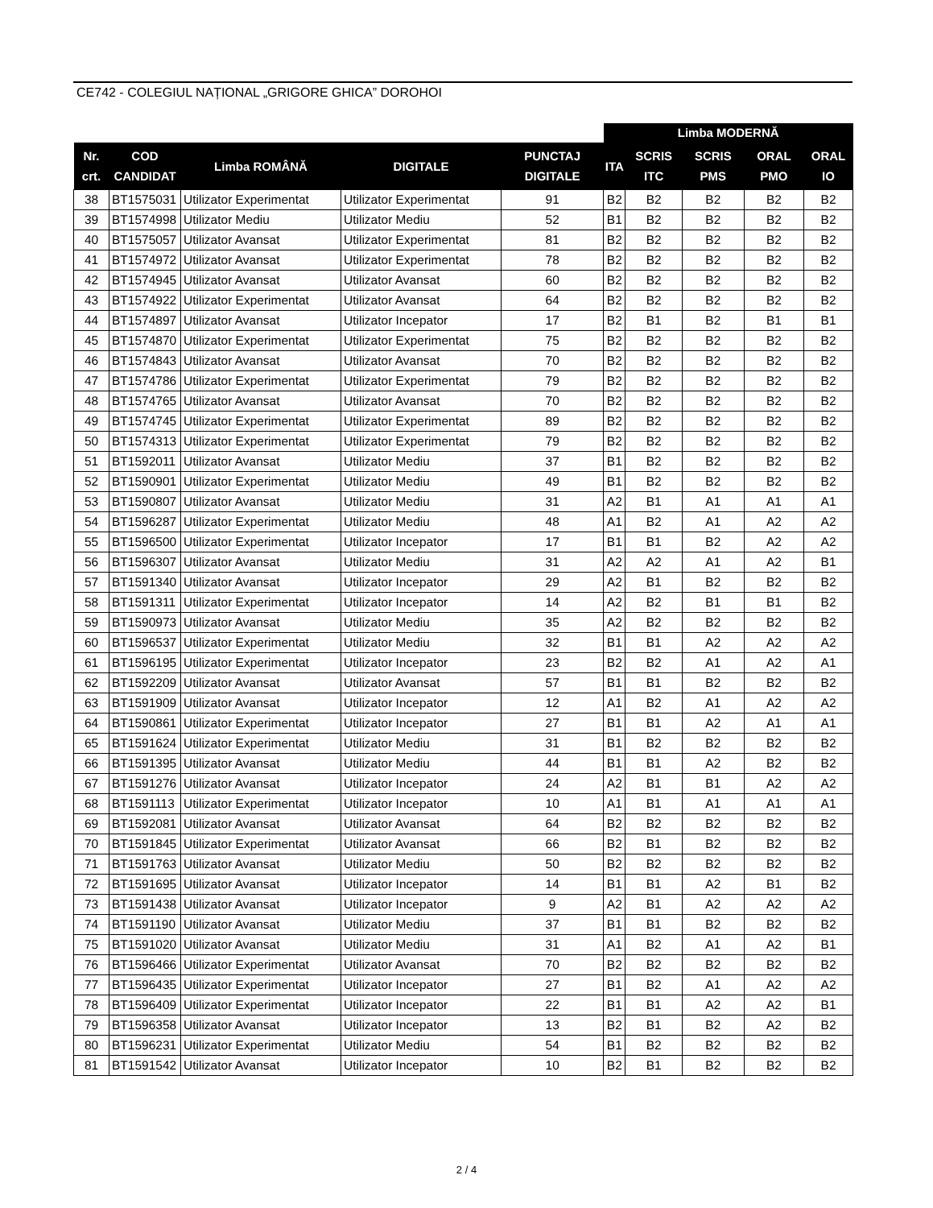CE742 - COLEGIUL NAȚIONAL „GRIGORE GHICA” DOROHOI
| | | | | | Limba MODERNĂ | | | | |
| --- | --- | --- | --- | --- | --- | --- | --- | --- | --- |
| Nr. crt. | COD CANDIDAT | Limba ROMÂNĂ | DIGITALE | PUNCTAJ DIGITALE | ITA | SCRIS ITC | SCRIS PMS | ORAL PMO | ORAL IO |
| 38 | BT1575031 | Utilizator Experimentat | Utilizator Experimentat | 91 | B2 | B2 | B2 | B2 | B2 |
| 39 | BT1574998 | Utilizator Mediu | Utilizator Mediu | 52 | B1 | B2 | B2 | B2 | B2 |
| 40 | BT1575057 | Utilizator Avansat | Utilizator Experimentat | 81 | B2 | B2 | B2 | B2 | B2 |
| 41 | BT1574972 | Utilizator Avansat | Utilizator Experimentat | 78 | B2 | B2 | B2 | B2 | B2 |
| 42 | BT1574945 | Utilizator Avansat | Utilizator Avansat | 60 | B2 | B2 | B2 | B2 | B2 |
| 43 | BT1574922 | Utilizator Experimentat | Utilizator Avansat | 64 | B2 | B2 | B2 | B2 | B2 |
| 44 | BT1574897 | Utilizator Avansat | Utilizator Incepator | 17 | B2 | B1 | B2 | B1 | B1 |
| 45 | BT1574870 | Utilizator Experimentat | Utilizator Experimentat | 75 | B2 | B2 | B2 | B2 | B2 |
| 46 | BT1574843 | Utilizator Avansat | Utilizator Avansat | 70 | B2 | B2 | B2 | B2 | B2 |
| 47 | BT1574786 | Utilizator Experimentat | Utilizator Experimentat | 79 | B2 | B2 | B2 | B2 | B2 |
| 48 | BT1574765 | Utilizator Avansat | Utilizator Avansat | 70 | B2 | B2 | B2 | B2 | B2 |
| 49 | BT1574745 | Utilizator Experimentat | Utilizator Experimentat | 89 | B2 | B2 | B2 | B2 | B2 |
| 50 | BT1574313 | Utilizator Experimentat | Utilizator Experimentat | 79 | B2 | B2 | B2 | B2 | B2 |
| 51 | BT1592011 | Utilizator Avansat | Utilizator Mediu | 37 | B1 | B2 | B2 | B2 | B2 |
| 52 | BT1590901 | Utilizator Experimentat | Utilizator Mediu | 49 | B1 | B2 | B2 | B2 | B2 |
| 53 | BT1590807 | Utilizator Avansat | Utilizator Mediu | 31 | A2 | B1 | A1 | A1 | A1 |
| 54 | BT1596287 | Utilizator Experimentat | Utilizator Mediu | 48 | A1 | B2 | A1 | A2 | A2 |
| 55 | BT1596500 | Utilizator Experimentat | Utilizator Incepator | 17 | B1 | B1 | B2 | A2 | A2 |
| 56 | BT1596307 | Utilizator Avansat | Utilizator Mediu | 31 | A2 | A2 | A1 | A2 | B1 |
| 57 | BT1591340 | Utilizator Avansat | Utilizator Incepator | 29 | A2 | B1 | B2 | B2 | B2 |
| 58 | BT1591311 | Utilizator Experimentat | Utilizator Incepator | 14 | A2 | B2 | B1 | B1 | B2 |
| 59 | BT1590973 | Utilizator Avansat | Utilizator Mediu | 35 | A2 | B2 | B2 | B2 | B2 |
| 60 | BT1596537 | Utilizator Experimentat | Utilizator Mediu | 32 | B1 | B1 | A2 | A2 | A2 |
| 61 | BT1596195 | Utilizator Experimentat | Utilizator Incepator | 23 | B2 | B2 | A1 | A2 | A1 |
| 62 | BT1592209 | Utilizator Avansat | Utilizator Avansat | 57 | B1 | B1 | B2 | B2 | B2 |
| 63 | BT1591909 | Utilizator Avansat | Utilizator Incepator | 12 | A1 | B2 | A1 | A2 | A2 |
| 64 | BT1590861 | Utilizator Experimentat | Utilizator Incepator | 27 | B1 | B1 | A2 | A1 | A1 |
| 65 | BT1591624 | Utilizator Experimentat | Utilizator Mediu | 31 | B1 | B2 | B2 | B2 | B2 |
| 66 | BT1591395 | Utilizator Avansat | Utilizator Mediu | 44 | B1 | B1 | A2 | B2 | B2 |
| 67 | BT1591276 | Utilizator Avansat | Utilizator Incepator | 24 | A2 | B1 | B1 | A2 | A2 |
| 68 | BT1591113 | Utilizator Experimentat | Utilizator Incepator | 10 | A1 | B1 | A1 | A1 | A1 |
| 69 | BT1592081 | Utilizator Avansat | Utilizator Avansat | 64 | B2 | B2 | B2 | B2 | B2 |
| 70 | BT1591845 | Utilizator Experimentat | Utilizator Avansat | 66 | B2 | B1 | B2 | B2 | B2 |
| 71 | BT1591763 | Utilizator Avansat | Utilizator Mediu | 50 | B2 | B2 | B2 | B2 | B2 |
| 72 | BT1591695 | Utilizator Avansat | Utilizator Incepator | 14 | B1 | B1 | A2 | B1 | B2 |
| 73 | BT1591438 | Utilizator Avansat | Utilizator Incepator | 9 | A2 | B1 | A2 | A2 | A2 |
| 74 | BT1591190 | Utilizator Avansat | Utilizator Mediu | 37 | B1 | B1 | B2 | B2 | B2 |
| 75 | BT1591020 | Utilizator Avansat | Utilizator Mediu | 31 | A1 | B2 | A1 | A2 | B1 |
| 76 | BT1596466 | Utilizator Experimentat | Utilizator Avansat | 70 | B2 | B2 | B2 | B2 | B2 |
| 77 | BT1596435 | Utilizator Experimentat | Utilizator Incepator | 27 | B1 | B2 | A1 | A2 | A2 |
| 78 | BT1596409 | Utilizator Experimentat | Utilizator Incepator | 22 | B1 | B1 | A2 | A2 | B1 |
| 79 | BT1596358 | Utilizator Avansat | Utilizator Incepator | 13 | B2 | B1 | B2 | A2 | B2 |
| 80 | BT1596231 | Utilizator Experimentat | Utilizator Mediu | 54 | B1 | B2 | B2 | B2 | B2 |
| 81 | BT1591542 | Utilizator Avansat | Utilizator Incepator | 10 | B2 | B1 | B2 | B2 | B2 |
2 / 4